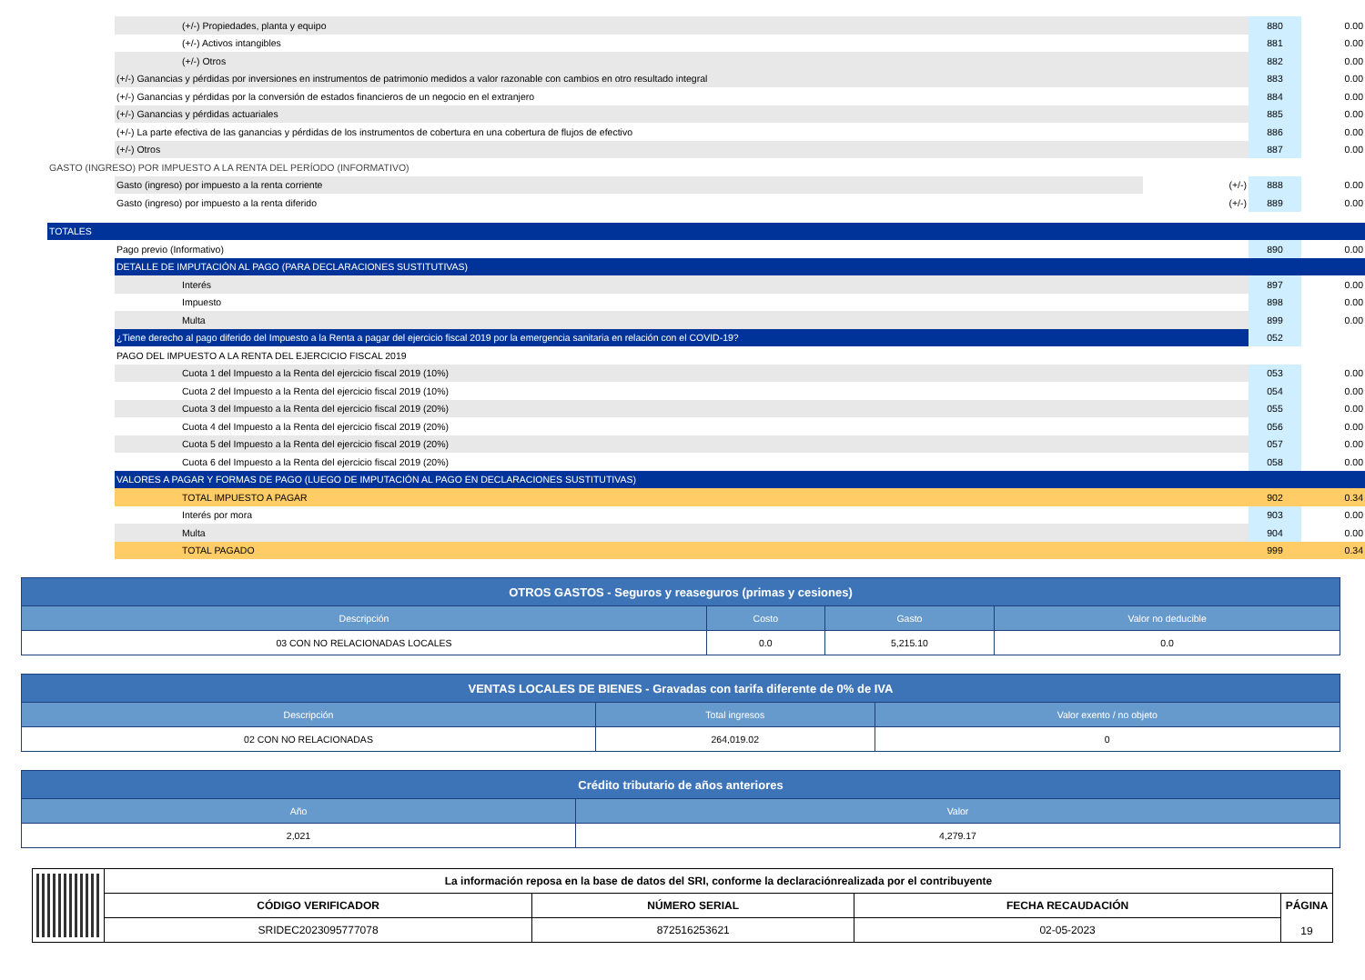| | (+/-) Propiedades, planta y equipo | | 880 | 0.00 |
| | (+/-) Activos intangibles | | 881 | 0.00 |
| | (+/-) Otros | | 882 | 0.00 |
| | (+/-) Ganancias y pérdidas por inversiones en instrumentos de patrimonio medidos a valor razonable con cambios en otro resultado integral | | 883 | 0.00 |
| | (+/-) Ganancias y pérdidas por la conversión de estados financieros de un negocio en el extranjero | | 884 | 0.00 |
| | (+/-) Ganancias y pérdidas actuariales | | 885 | 0.00 |
| | (+/-) La parte efectiva de las ganancias y pérdidas de los instrumentos de cobertura en una cobertura de flujos de efectivo | | 886 | 0.00 |
| | (+/-) Otros | | 887 | 0.00 |
| GASTO (INGRESO) POR IMPUESTO A LA RENTA DEL PERÍODO (INFORMATIVO) | | | | |
| | Gasto (ingreso) por impuesto a la renta corriente | (+/-) | 888 | 0.00 |
| | Gasto (ingreso) por impuesto a la renta diferido | (+/-) | 889 | 0.00 |
| TOTALES | | | | |
| | Pago previo (Informativo) | | 890 | 0.00 |
| | DETALLE DE IMPUTACIÓN AL PAGO (PARA DECLARACIONES SUSTITUTIVAS) | | | |
| | Interés | | 897 | 0.00 |
| | Impuesto | | 898 | 0.00 |
| | Multa | | 899 | 0.00 |
| | ¿Tiene derecho al pago diferido del Impuesto a la Renta a pagar del ejercicio fiscal 2019 por la emergencia sanitaria en relación con el COVID-19? | | 052 | |
| | PAGO DEL IMPUESTO A LA RENTA DEL EJERCICIO FISCAL 2019 | | | |
| | Cuota 1 del Impuesto a la Renta del ejercicio fiscal 2019 (10%) | | 053 | 0.00 |
| | Cuota 2 del Impuesto a la Renta del ejercicio fiscal 2019 (10%) | | 054 | 0.00 |
| | Cuota 3 del Impuesto a la Renta del ejercicio fiscal 2019 (20%) | | 055 | 0.00 |
| | Cuota 4 del Impuesto a la Renta del ejercicio fiscal 2019 (20%) | | 056 | 0.00 |
| | Cuota 5 del Impuesto a la Renta del ejercicio fiscal 2019 (20%) | | 057 | 0.00 |
| | Cuota 6 del Impuesto a la Renta del ejercicio fiscal 2019 (20%) | | 058 | 0.00 |
| | VALORES A PAGAR Y FORMAS DE PAGO (LUEGO DE IMPUTACIÓN AL PAGO EN DECLARACIONES SUSTITUTIVAS) | | | |
| | TOTAL IMPUESTO A PAGAR | | 902 | 0.34 |
| | Interés por mora | | 903 | 0.00 |
| | Multa | | 904 | 0.00 |
| | TOTAL PAGADO | | 999 | 0.34 |
| OTROS GASTOS - Seguros y reaseguros (primas y cesiones) | | | |
| --- | --- | --- | --- |
| Descripción | Costo | Gasto | Valor no deducible |
| 03 CON NO RELACIONADAS LOCALES | 0.0 | 5,215.10 | 0.0 |
| VENTAS LOCALES DE BIENES - Gravadas con tarifa diferente de 0% de IVA | | |
| --- | --- | --- |
| Descripción | Total ingresos | Valor exento / no objeto |
| 02 CON NO RELACIONADAS | 264,019.02 | 0 |
| Crédito tributario de años anteriores | |
| --- | --- |
| Año | Valor |
| 2,021 | 4,279.17 |
| | La información reposa en la base de datos del SRI, conforme la declaraciónrealizada por el contribuyente | | | |
| | CÓDIGO VERIFICADOR | NÚMERO SERIAL | FECHA RECAUDACIÓN | PÁGINA 19 |
| | SRIDEC2023095777078 | 872516253621 | 02-05-2023 | |